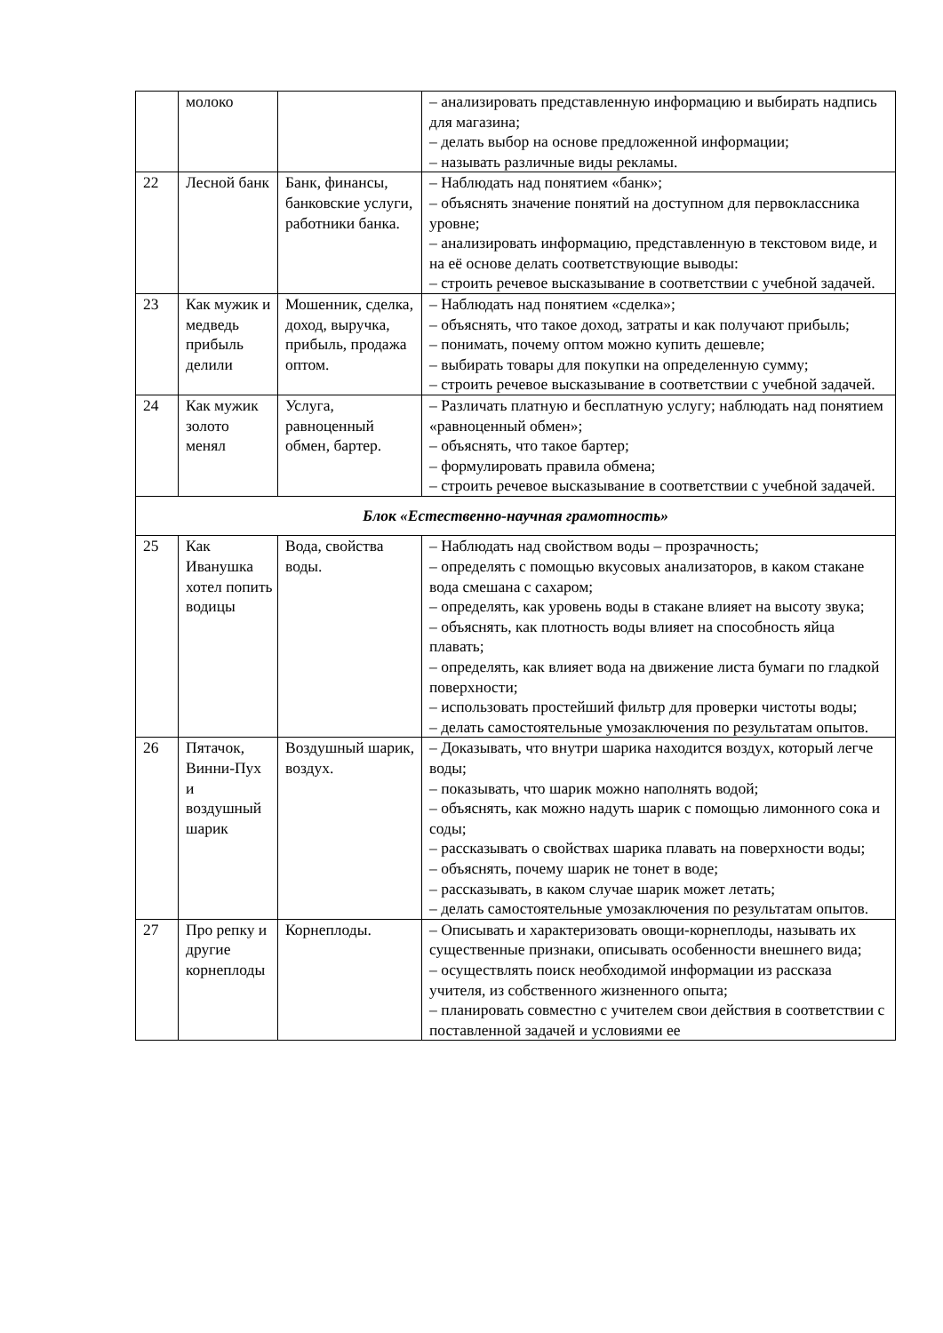| | молоко | | – анализировать представленную информацию и выбирать надпись для магазина; – делать выбор на основе предложенной информации; – называть различные виды рекламы. |
| 22 | Лесной банк | Банк, финансы, банковские услуги, работники банка. | – Наблюдать над понятием «банк»; – объяснять значение понятий на доступном для первоклассника уровне; – анализировать информацию, представленную в текстовом виде, и на её основе делать соответствующие выводы: – строить речевое высказывание в соответствии с учебной задачей. |
| 23 | Как мужик и медведь прибыль делили | Мошенник, сделка, доход, выручка, прибыль, продажа оптом. | – Наблюдать над понятием «сделка»; – объяснять, что такое доход, затраты и как получают прибыль; – понимать, почему оптом можно купить дешевле; – выбирать товары для покупки на определенную сумму; – строить речевое высказывание в соответствии с учебной задачей. |
| 24 | Как мужик золото менял | Услуга, равноценный обмен, бартер. | – Различать платную и бесплатную услугу; наблюдать над понятием «равноценный обмен»; – объяснять, что такое бартер; – формулировать правила обмена; – строить речевое высказывание в соответствии с учебной задачей. |
| Блок «Естественно-научная грамотность» | | | |
| 25 | Как Иванушка хотел попить водицы | Вода, свойства воды. | – Наблюдать над свойством воды – прозрачность; – определять с помощью вкусовых анализаторов, в каком стакане вода смешана с сахаром; – определять, как уровень воды в стакане влияет на высоту звука; – объяснять, как плотность воды влияет на способность яйца плавать; – определять, как влияет вода на движение листа бумаги по гладкой поверхности; – использовать простейший фильтр для проверки чистоты воды; – делать самостоятельные умозаключения по результатам опытов. |
| 26 | Пятачок, Винни-Пух и воздушный шарик | Воздушный шарик, воздух. | – Доказывать, что внутри шарика находится воздух, который легче воды; – показывать, что шарик можно наполнять водой; – объяснять, как можно надуть шарик с помощью лимонного сока и соды; – рассказывать о свойствах шарика плавать на поверхности воды; – объяснять, почему шарик не тонет в воде; – рассказывать, в каком случае шарик может летать; – делать самостоятельные умозаключения по результатам опытов. |
| 27 | Про репку и другие корнеплоды | Корнеплоды. | – Описывать и характеризовать овощи-корнеплоды, называть их существенные признаки, описывать особенности внешнего вида; – осуществлять поиск необходимой информации из рассказа учителя, из собственного жизненного опыта; – планировать совместно с учителем свои действия в соответствии с поставленной задачей и условиями ее |